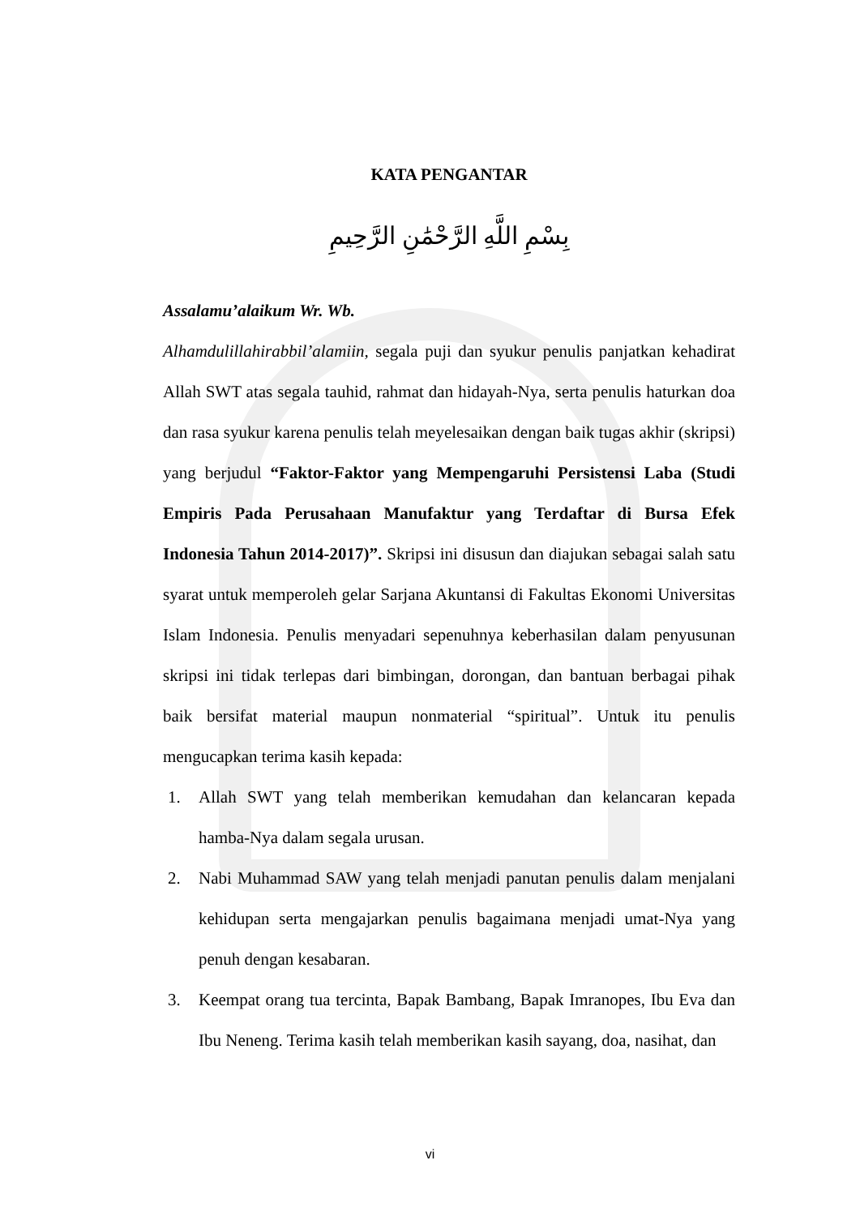KATA PENGANTAR
بِسْمِ اللَّهِ الرَّحْمَٰنِ الرَّحِيمِ
Assalamu’alaikum Wr. Wb.
Alhamdulillahirabbil’alamiin, segala puji dan syukur penulis panjatkan kehadirat Allah SWT atas segala tauhid, rahmat dan hidayah-Nya, serta penulis haturkan doa dan rasa syukur karena penulis telah meyelesaikan dengan baik tugas akhir (skripsi) yang berjudul “Faktor-Faktor yang Mempengaruhi Persistensi Laba (Studi Empiris Pada Perusahaan Manufaktur yang Terdaftar di Bursa Efek Indonesia Tahun 2014-2017)”. Skripsi ini disusun dan diajukan sebagai salah satu syarat untuk memperoleh gelar Sarjana Akuntansi di Fakultas Ekonomi Universitas Islam Indonesia. Penulis menyadari sepenuhnya keberhasilan dalam penyusunan skripsi ini tidak terlepas dari bimbingan, dorongan, dan bantuan berbagai pihak baik bersifat material maupun nonmaterial “spiritual”. Untuk itu penulis mengucapkan terima kasih kepada:
1. Allah SWT yang telah memberikan kemudahan dan kelancaran kepada hamba-Nya dalam segala urusan.
2. Nabi Muhammad SAW yang telah menjadi panutan penulis dalam menjalani kehidupan serta mengajarkan penulis bagaimana menjadi umat-Nya yang penuh dengan kesabaran.
3. Keempat orang tua tercinta, Bapak Bambang, Bapak Imranopes, Ibu Eva dan Ibu Neneng. Terima kasih telah memberikan kasih sayang, doa, nasihat, dan
vi